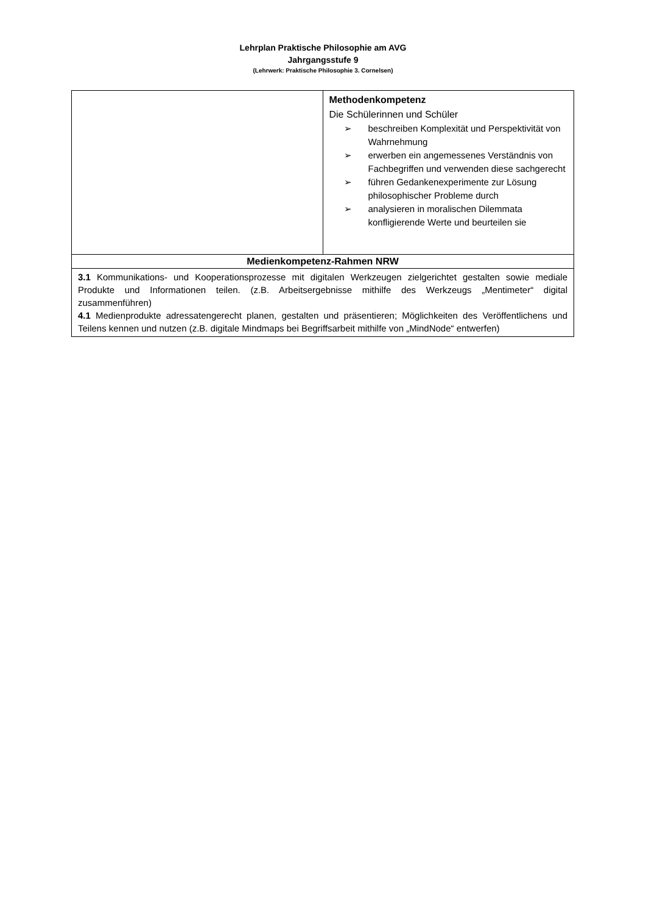Lehrplan Praktische Philosophie am AVG
Jahrgangsstufe 9
(Lehrwerk: Praktische Philosophie 3. Cornelsen)
| | Methodenkompetenz Die Schülerinnen und Schüler ➢ beschreiben Komplexität und Perspektivität von Wahrnehmung ➢ erwerben ein angemessenes Verständnis von Fachbegriffen und verwenden diese sachgerecht ➢ führen Gedankenexperimente zur Lösung philosophischer Probleme durch ➢ analysieren in moralischen Dilemmata konfligierende Werte und beurteilen sie |
| Medienkompetenz-Rahmen NRW | |
| 3.1 Kommunikations- und Kooperationsprozesse mit digitalen Werkzeugen zielgerichtet gestalten sowie mediale Produkte und Informationen teilen. (z.B. Arbeitsergebnisse mithilfe des Werkzeugs „Mentimeter“ digital zusammenführen) 4.1 Medienprodukte adressatengerecht planen, gestalten und präsentieren; Möglichkeiten des Veröffentlichens und Teilens kennen und nutzen (z.B. digitale Mindmaps bei Begriffsarbeit mithilfe von „MindNode“ entwerfen) | |